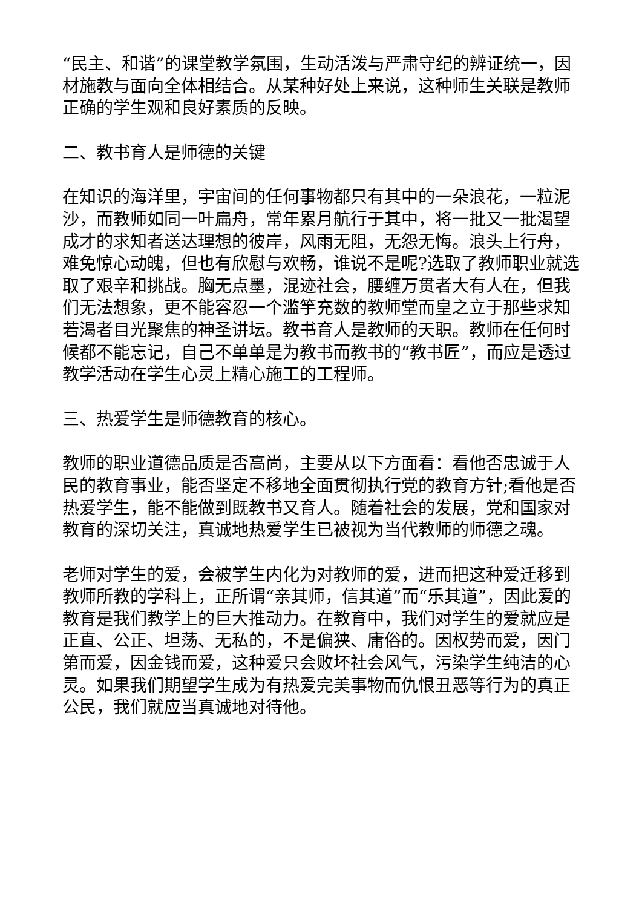“民主、和谐”的课堂教学氛围，生动活泼与严肃守纪的辨证统一，因材施教与面向全体相结合。从某种好处上来说，这种师生关联是教师正确的学生观和良好素质的反映。
二、教书育人是师德的关键
在知识的海洋里，宇宙间的任何事物都只有其中的一朵浪花，一粒泥沙，而教师如同一叶扁舟，常年累月航行于其中，将一批又一批渴望成才的求知者送达理想的彼岸，风雨无阻，无怨无悔。浪头上行舟，难免惊心动魄，但也有欣慰与欢畅，谁说不是呢?选取了教师职业就选取了艰辛和挑战。胸无点墨，混迹社会，腰缠万贯者大有人在，但我们无法想象，更不能容忍一个滥竽充数的教师堂而皇之立于那些求知若渴者目光聚焦的神圣讲坛。教书育人是教师的天职。教师在任何时候都不能忘记，自己不单单是为教书而教书的“教书匠”，而应是透过教学活动在学生心灵上精心施工的工程师。
三、热爱学生是师德教育的核心。
教师的职业道德品质是否高尚，主要从以下方面看：看他否忠诚于人民的教育事业，能否坚定不移地全面贯彻执行党的教育方针;看他是否热爱学生，能不能做到既教书又育人。随着社会的发展，党和国家对教育的深切关注，真诚地热爱学生已被视为当代教师的师德之魂。
老师对学生的爱，会被学生内化为对教师的爱，进而把这种爱迁移到教师所教的学科上，正所谓“亲其师，信其道”而“乐其道”，因此爱的教育是我们教学上的巨大推动力。在教育中，我们对学生的爱就应是正直、公正、坦荡、无私的，不是偏狭、庸俗的。因权势而爱，因门第而爱，因金钱而爱，这种爱只会败坏社会风气，污染学生纯洁的心灵。如果我们期望学生成为有热爱完美事物而仇恨丑恶等行为的真正公民，我们就应当真诚地对待他。